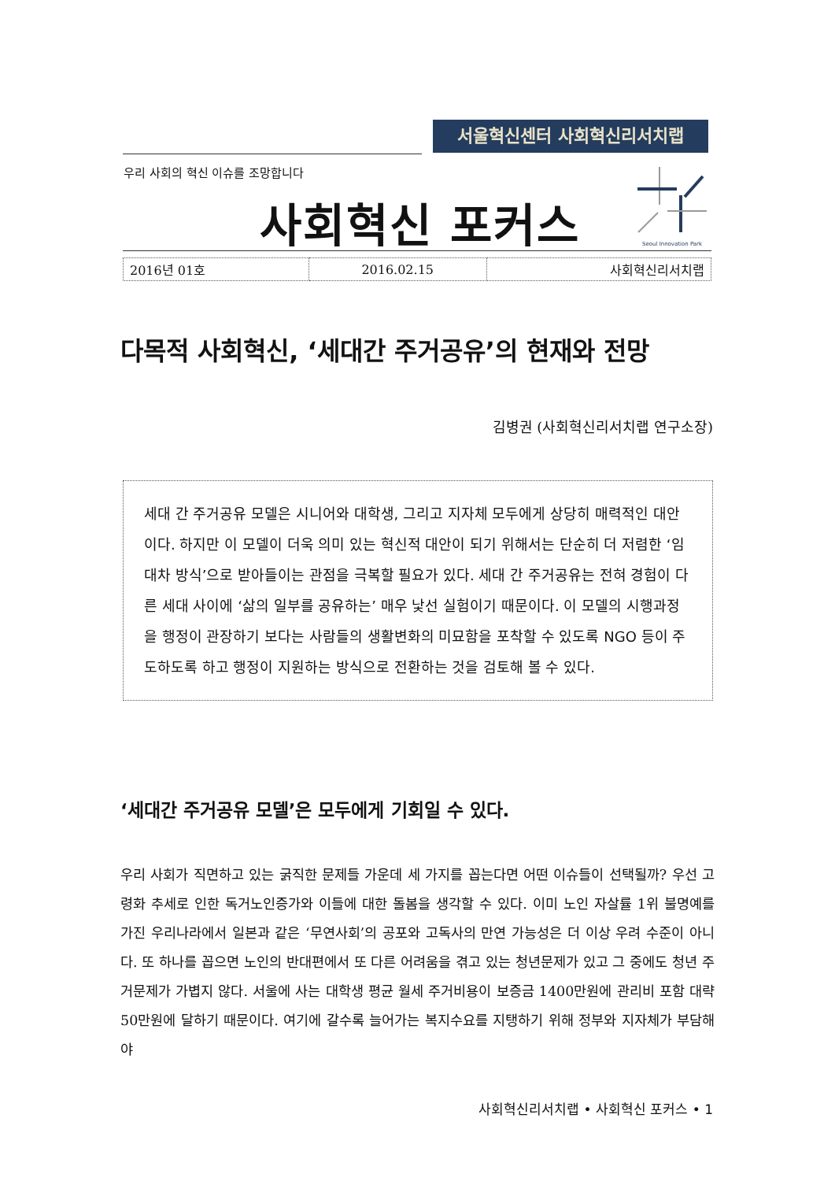서울혁신센터 사회혁신리서치랩
우리 사회의 혁신 이슈를 조망합니다
사회혁신 포커스
Seoul Innovation Park
| 2016년 01호 | 2016.02.15 | 사회혁신리서치랩 |
다목적 사회혁신, ‘세대간 주거공유’의 현재와 전망
김병권 (사회혁신리서치랩 연구소장)
세대 간 주거공유 모델은 시니어와 대학생, 그리고 지자체 모두에게 상당히 매력적인 대안이다. 하지만 이 모델이 더욱 의미 있는 혁신적 대안이 되기 위해서는 단순히 더 저렴한 ‘임대차 방식’으로 받아들이는 관점을 극복할 필요가 있다. 세대 간 주거공유는 전혀 경험이 다른 세대 사이에 ‘삶의 일부를 공유하는’ 매우 낯선 실험이기 때문이다. 이 모델의 시행과정을 행정이 관장하기 보다는 사람들의 생활변화의 미묘함을 포착할 수 있도록 NGO 등이 주도하도록 하고 행정이 지원하는 방식으로 전환하는 것을 검토해 볼 수 있다.
‘세대간 주거공유 모델’은 모두에게 기회일 수 있다.
우리 사회가 직면하고 있는 굵직한 문제들 가운데 세 가지를 꼽는다면 어떤 이슈들이 선택될까? 우선 고령화 추세로 인한 독거노인증가와 이들에 대한 돌봄을 생각할 수 있다. 이미 노인 자살률 1위 불명예를 가진 우리나라에서 일본과 같은 ‘무연사회’의 공포와 고독사의 만연 가능성은 더 이상 우려 수준이 아니다. 또 하나를 꼽으면 노인의 반대편에서 또 다른 어려움을 겪고 있는 청년문제가 있고 그 중에도 청년 주거문제가 가볍지 않다. 서울에 사는 대학생 평균 월세 주거비용이 보증금 1400만원에 관리비 포함 대략 50만원에 달하기 때문이다. 여기에 갈수록 늘어가는 복지수요를 지탱하기 위해 정부와 지자체가 부담해야
사회혁신리서치랩 • 사회혁신 포커스 • 1